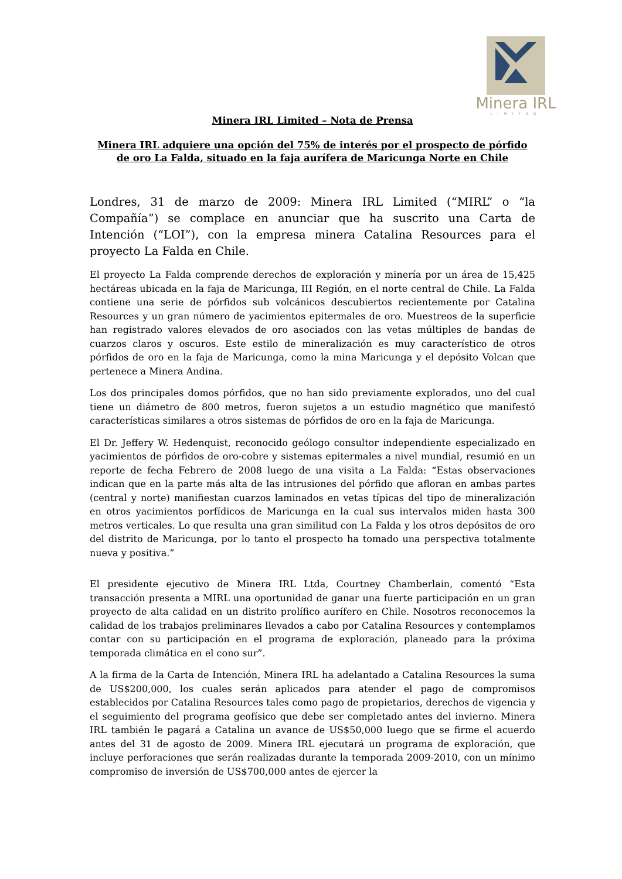Minera IRL
LIMITED
Minera IRL Limited – Nota de Prensa
Minera IRL adquiere una opción del 75% de interés por el prospecto de pórfido de oro La Falda, situado en la faja aurífera de Maricunga Norte en Chile
Londres, 31 de marzo de 2009: Minera IRL Limited (“MIRL” o “la Compañía”) se complace en anunciar que ha suscrito una Carta de Intención (“LOI”), con la empresa minera Catalina Resources para el proyecto La Falda en Chile.
El proyecto La Falda comprende derechos de exploración y minería por un área de 15,425 hectáreas ubicada en la faja de Maricunga, III Región, en el norte central de Chile. La Falda contiene una serie de pórfidos sub volcánicos descubiertos recientemente por Catalina Resources y un gran número de yacimientos epitermales de oro. Muestreos de la superficie han registrado valores elevados de oro asociados con las vetas múltiples de bandas de cuarzos claros y oscuros. Este estilo de mineralización es muy característico de otros pórfidos de oro en la faja de Maricunga, como la mina Maricunga y el depósito Volcan que pertenece a Minera Andina.
Los dos principales domos pórfidos, que no han sido previamente explorados, uno del cual tiene un diámetro de 800 metros, fueron sujetos a un estudio magnético que manifestó características similares a otros sistemas de pórfidos de oro en la faja de Maricunga.
El Dr. Jeffery W. Hedenquist, reconocido geólogo consultor independiente especializado en yacimientos de pórfidos de oro-cobre y sistemas epitermales a nivel mundial, resumió en un reporte de fecha Febrero de 2008 luego de una visita a La Falda: “Estas observaciones indican que en la parte más alta de las intrusiones del pórfido que afloran en ambas partes (central y norte) manifiestan cuarzos laminados en vetas típicas del tipo de mineralización en otros yacimientos porfídicos de Maricunga en la cual sus intervalos miden hasta 300 metros verticales. Lo que resulta una gran similitud con La Falda y los otros depósitos de oro del distrito de Maricunga, por lo tanto el prospecto ha tomado una perspectiva totalmente nueva y positiva.”
El presidente ejecutivo de Minera IRL Ltda, Courtney Chamberlain, comentó “Esta transacción presenta a MIRL una oportunidad de ganar una fuerte participación en un gran proyecto de alta calidad en un distrito prolífico aurífero en Chile. Nosotros reconocemos la calidad de los trabajos preliminares llevados a cabo por Catalina Resources y contemplamos contar con su participación en el programa de exploración, planeado para la próxima temporada climática en el cono sur”.
A la firma de la Carta de Intención, Minera IRL ha adelantado a Catalina Resources la suma de US$200,000, los cuales serán aplicados para atender el pago de compromisos establecidos por Catalina Resources tales como pago de propietarios, derechos de vigencia y el seguimiento del programa geofísico que debe ser completado antes del invierno. Minera IRL también le pagará a Catalina un avance de US$50,000 luego que se firme el acuerdo antes del 31 de agosto de 2009. Minera IRL ejecutará un programa de exploración, que incluye perforaciones que serán realizadas durante la temporada 2009-2010, con un mínimo compromiso de inversión de US$700,000 antes de ejercer la